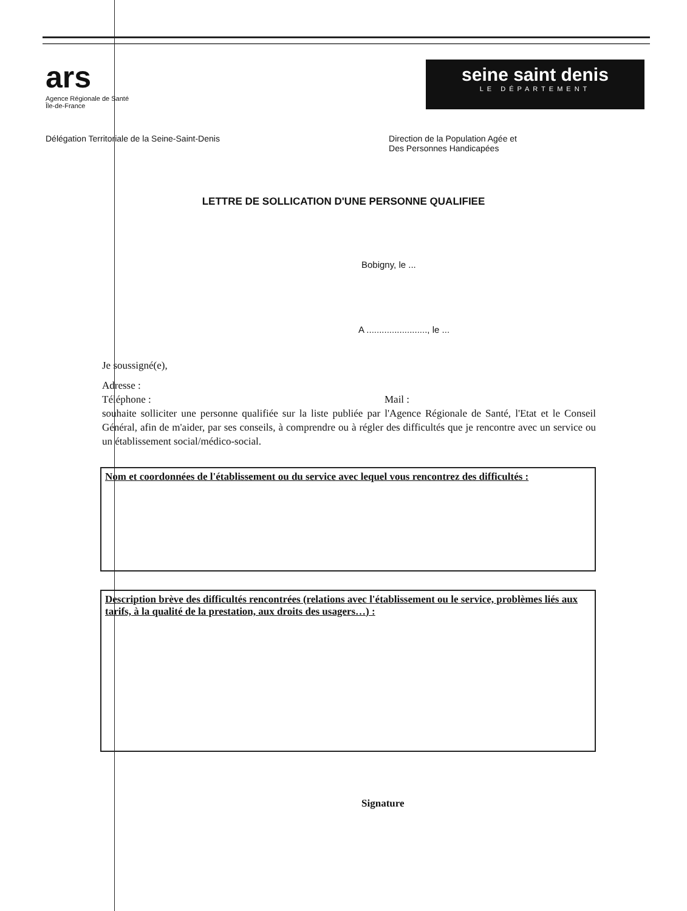ars
Agence Régionale de Santé
Île-de-France
seine saint denis
LE DÉPARTEMENT
Délégation Territoriale de la Seine-Saint-Denis
Direction de la Population Agée et
Des Personnes Handicapées
LETTRE DE SOLLICATION D'UNE PERSONNE QUALIFIEE
Bobigny, le ...
A ........................, le ...
Je soussigné(e),
Adresse :
Téléphone : Mail :
souhaite solliciter une personne qualifiée sur la liste publiée par l'Agence Régionale de Santé, l'Etat et le Conseil Général, afin de m'aider, par ses conseils, à comprendre ou à régler des difficultés que je rencontre avec un service ou un établissement social/médico-social.
Nom et coordonnées de l'établissement ou du service avec lequel vous rencontrez des difficultés :
Description brève des difficultés rencontrées (relations avec l'établissement ou le service, problèmes liés aux tarifs, à la qualité de la prestation, aux droits des usagers…) :
Signature